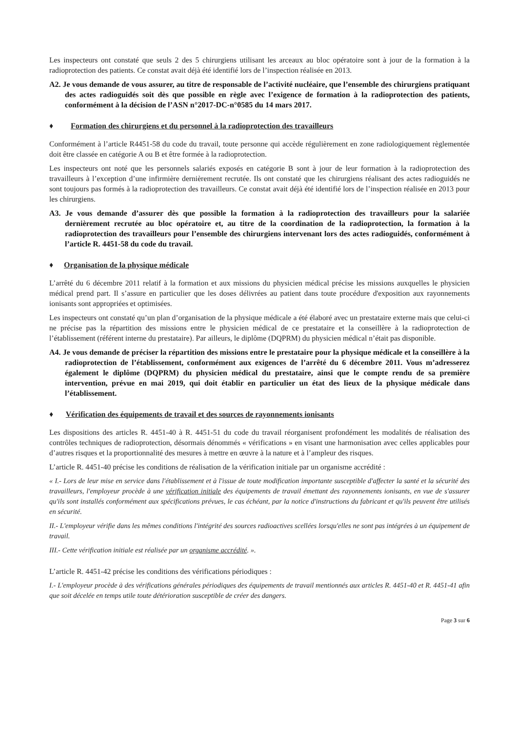Les inspecteurs ont constaté que seuls 2 des 5 chirurgiens utilisant les arceaux au bloc opératoire sont à jour de la formation à la radioprotection des patients. Ce constat avait déjà été identifié lors de l’inspection réalisée en 2013.
A2. Je vous demande de vous assurer, au titre de responsable de l’activité nucléaire, que l’ensemble des chirurgiens pratiquant des actes radioguidés soit dès que possible en règle avec l’exigence de formation à la radioprotection des patients, conformément à la décision de l’ASN n°2017-DC-n°0585 du 14 mars 2017.
♦ Formation des chirurgiens et du personnel à la radioprotection des travailleurs
Conformément à l’article R4451-58 du code du travail, toute personne qui accède régulièrement en zone radiologiquement règlementée doit être classée en catégorie A ou B et être formée à la radioprotection.
Les inspecteurs ont noté que les personnels salariés exposés en catégorie B sont à jour de leur formation à la radioprotection des travailleurs à l’exception d’une infirmière dernièrement recrutée. Ils ont constaté que les chirurgiens réalisant des actes radioguidés ne sont toujours pas formés à la radioprotection des travailleurs. Ce constat avait déjà été identifié lors de l’inspection réalisée en 2013 pour les chirurgiens.
A3. Je vous demande d’assurer dès que possible la formation à la radioprotection des travailleurs pour la salariée dernièrement recrutée au bloc opératoire et, au titre de la coordination de la radioprotection, la formation à la radioprotection des travailleurs pour l’ensemble des chirurgiens intervenant lors des actes radioguidés, conformément à l’article R. 4451-58 du code du travail.
♦ Organisation de la physique médicale
L’arrêté du 6 décembre 2011 relatif à la formation et aux missions du physicien médical précise les missions auxquelles le physicien médical prend part. Il s’assure en particulier que les doses délivrées au patient dans toute procédure d'exposition aux rayonnements ionisants sont appropriées et optimisées.
Les inspecteurs ont constaté qu’un plan d’organisation de la physique médicale a été élaboré avec un prestataire externe mais que celui-ci ne précise pas la répartition des missions entre le physicien médical de ce prestataire et la conseillère à la radioprotection de l’établissement (référent interne du prestataire). Par ailleurs, le diplôme (DQPRM) du physicien médical n’était pas disponible.
A4. Je vous demande de préciser la répartition des missions entre le prestataire pour la physique médicale et la conseillère à la radioprotection de l’établissement, conformément aux exigences de l’arrêté du 6 décembre 2011. Vous m’adresserez également le diplôme (DQPRM) du physicien médical du prestataire, ainsi que le compte rendu de sa première intervention, prévue en mai 2019, qui doit établir en particulier un état des lieux de la physique médicale dans l’établissement.
♦ Vérification des équipements de travail et des sources de rayonnements ionisants
Les dispositions des articles R. 4451-40 à R. 4451-51 du code du travail réorganisent profondément les modalités de réalisation des contrôles techniques de radioprotection, désormais dénommés « vérifications » en visant une harmonisation avec celles applicables pour d’autres risques et la proportionnalité des mesures à mettre en œuvre à la nature et à l’ampleur des risques.
L’article R. 4451-40 précise les conditions de réalisation de la vérification initiale par un organisme accrédité :
« I.- Lors de leur mise en service dans l'établissement et à l'issue de toute modification importante susceptible d'affecter la santé et la sécurité des travailleurs, l'employeur procède à une vérification initiale des équipements de travail émettant des rayonnements ionisants, en vue de s'assurer qu'ils sont installés conformément aux spécifications prévues, le cas échéant, par la notice d'instructions du fabricant et qu'ils peuvent être utilisés en sécurité.
II.- L'employeur vérifie dans les mêmes conditions l'intégrité des sources radioactives scellées lorsqu'elles ne sont pas intégrées à un équipement de travail.
III.- Cette vérification initiale est réalisée par un organisme accrédité. ».
L’article R. 4451-42 précise les conditions des vérifications périodiques :
I.- L'employeur procède à des vérifications générales périodiques des équipements de travail mentionnés aux articles R. 4451-40 et R. 4451-41 afin que soit décelée en temps utile toute détérioration susceptible de créer des dangers.
Page 3 sur 6